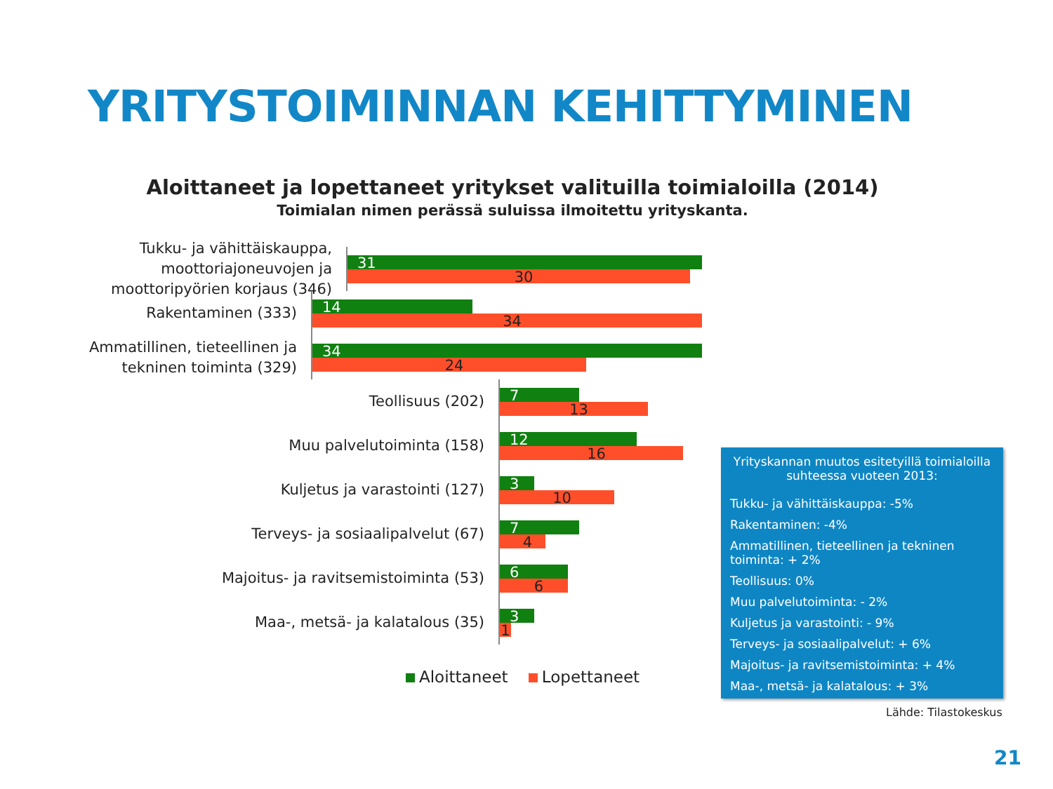YRITYSTOIMINNAN KEHITTYMINEN
Aloittaneet ja lopettaneet yritykset valituilla toimialoilla (2014)
Toimialan nimen perässä suluissa ilmoitettu yrityskanta.
Tukku- ja vähittäiskauppa, moottoriajoneuvojen ja moottoripyörien korjaus (346)
31
30
Rakentaminen (333)
14
34
Ammatillinen, tieteellinen ja tekninen toiminta (329)
34
24
Teollisuus (202)
7
13
Muu palvelutoiminta (158)
12
16
Kuljetus ja varastointi (127)
3
10
Terveys- ja sosiaalipalvelut (67)
7
4
Majoitus- ja ravitsemistoiminta (53)
6
6
Maa-, metsä- ja kalatalous (35)
3
1
Aloittaneet Lopettaneet
Yrityskannan muutos esitetyillä toimialoilla suhteessa vuoteen 2013:
Tukku- ja vähittäiskauppa: -5%
Rakentaminen: -4%
Ammatillinen, tieteellinen ja tekninen toiminta: + 2%
Teollisuus: 0%
Muu palvelutoiminta: - 2%
Kuljetus ja varastointi: - 9%
Terveys- ja sosiaalipalvelut: + 6%
Majoitus- ja ravitsemistoiminta: + 4%
Maa-, metsä- ja kalatalous: + 3%
Lähde: Tilastokeskus
21